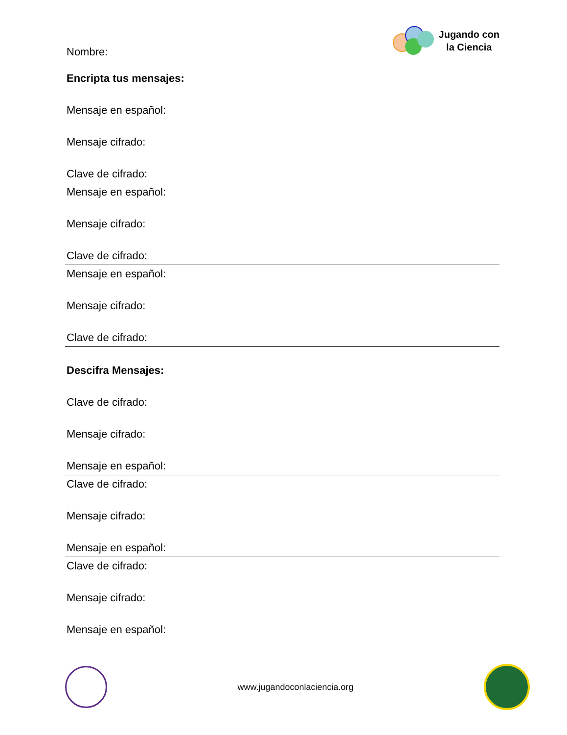Nombre:
Jugando con
la Ciencia
Encripta tus mensajes:
Mensaje en español:
Mensaje cifrado:
Clave de cifrado:
Mensaje en español:
Mensaje cifrado:
Clave de cifrado:
Mensaje en español:
Mensaje cifrado:
Clave de cifrado:
Descifra Mensajes:
Clave de cifrado:
Mensaje cifrado:
Mensaje en español:
Clave de cifrado:
Mensaje cifrado:
Mensaje en español:
Clave de cifrado:
Mensaje cifrado:
Mensaje en español:
www.jugandoconlaciencia.org